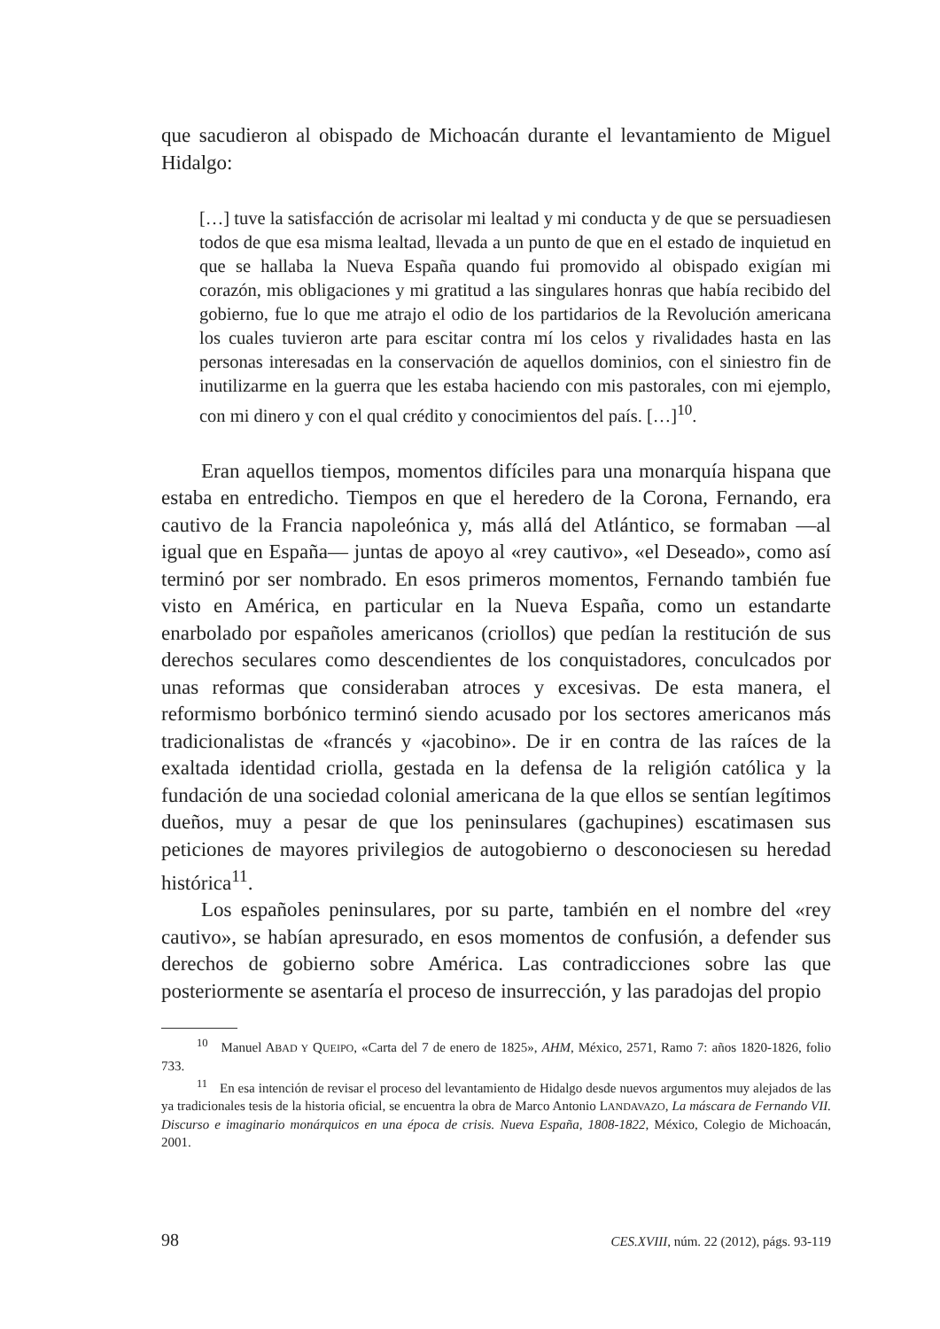que sacudieron al obispado de Michoacán durante el levantamiento de Miguel Hidalgo:
[…] tuve la satisfacción de acrisolar mi lealtad y mi conducta y de que se persuadiesen todos de que esa misma lealtad, llevada a un punto de que en el estado de inquietud en que se hallaba la Nueva España quando fui promovido al obispado exigían mi corazón, mis obligaciones y mi gratitud a las singulares honras que había recibido del gobierno, fue lo que me atrajo el odio de los partidarios de la Revolución americana los cuales tuvieron arte para escitar contra mí los celos y rivalidades hasta en las personas interesadas en la conservación de aquellos dominios, con el siniestro fin de inutilizarme en la guerra que les estaba haciendo con mis pastorales, con mi ejemplo, con mi dinero y con el qual crédito y conocimientos del país. […]<sup>10</sup>.
Eran aquellos tiempos, momentos difíciles para una monarquía hispana que estaba en entredicho. Tiempos en que el heredero de la Corona, Fernando, era cautivo de la Francia napoleónica y, más allá del Atlántico, se formaban —al igual que en España— juntas de apoyo al «rey cautivo», «el Deseado», como así terminó por ser nombrado. En esos primeros momentos, Fernando también fue visto en América, en particular en la Nueva España, como un estandarte enarbolado por españoles americanos (criollos) que pedían la restitución de sus derechos seculares como descendientes de los conquistadores, conculcados por unas reformas que consideraban atroces y excesivas. De esta manera, el reformismo borbónico terminó siendo acusado por los sectores americanos más tradicionalistas de «francés y «jacobino». De ir en contra de las raíces de la exaltada identidad criolla, gestada en la defensa de la religión católica y la fundación de una sociedad colonial americana de la que ellos se sentían legítimos dueños, muy a pesar de que los peninsulares (gachupines) escatimasen sus peticiones de mayores privilegios de autogobierno o desconociesen su heredad histórica<sup>11</sup>.
Los españoles peninsulares, por su parte, también en el nombre del «rey cautivo», se habían apresurado, en esos momentos de confusión, a defender sus derechos de gobierno sobre América. Las contradicciones sobre las que posteriormente se asentaría el proceso de insurrección, y las paradojas del propio
<sup>10</sup> Manuel ABAD Y QUEIPO, «Carta del 7 de enero de 1825», AHM, México, 2571, Ramo 7: años 1820-1826, folio 733.
<sup>11</sup> En esa intención de revisar el proceso del levantamiento de Hidalgo desde nuevos argumentos muy alejados de las ya tradicionales tesis de la historia oficial, se encuentra la obra de Marco Antonio LANDAVAZO, La máscara de Fernando VII. Discurso e imaginario monárquicos en una época de crisis. Nueva España, 1808-1822, México, Colegio de Michoacán, 2001.
98 CES.XVIII, núm. 22 (2012), págs. 93-119